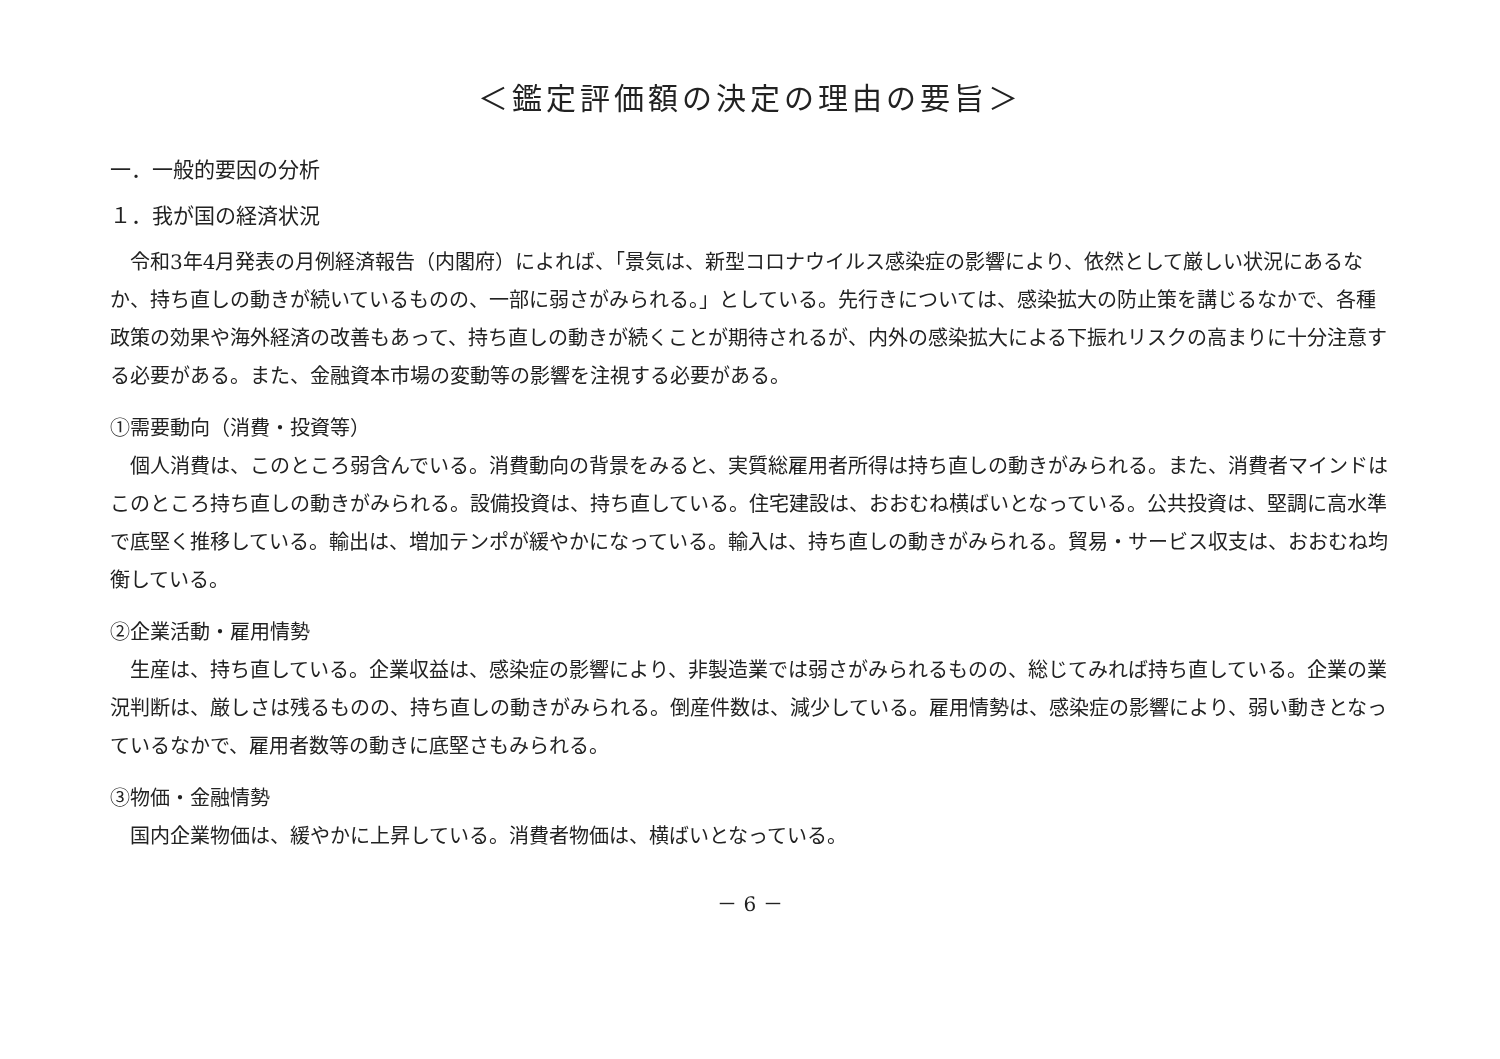＜鑑定評価額の決定の理由の要旨＞
一．一般的要因の分析
１．我が国の経済状況
令和3年4月発表の月例経済報告（内閣府）によれば、「景気は、新型コロナウイルス感染症の影響により、依然として厳しい状況にあるなか、持ち直しの動きが続いているものの、一部に弱さがみられる。」としている。先行きについては、感染拡大の防止策を講じるなかで、各種政策の効果や海外経済の改善もあって、持ち直しの動きが続くことが期待されるが、内外の感染拡大による下振れリスクの高まりに十分注意する必要がある。また、金融資本市場の変動等の影響を注視する必要がある。
①需要動向（消費・投資等）
個人消費は、このところ弱含んでいる。消費動向の背景をみると、実質総雇用者所得は持ち直しの動きがみられる。また、消費者マインドはこのところ持ち直しの動きがみられる。設備投資は、持ち直している。住宅建設は、おおむね横ばいとなっている。公共投資は、堅調に高水準で底堅く推移している。輸出は、増加テンポが緩やかになっている。輸入は、持ち直しの動きがみられる。貿易・サービス収支は、おおむね均衡している。
②企業活動・雇用情勢
生産は、持ち直している。企業収益は、感染症の影響により、非製造業では弱さがみられるものの、総じてみれば持ち直している。企業の業況判断は、厳しさは残るものの、持ち直しの動きがみられる。倒産件数は、減少している。雇用情勢は、感染症の影響により、弱い動きとなっているなかで、雇用者数等の動きに底堅さもみられる。
③物価・金融情勢
国内企業物価は、緩やかに上昇している。消費者物価は、横ばいとなっている。
－ 6 －